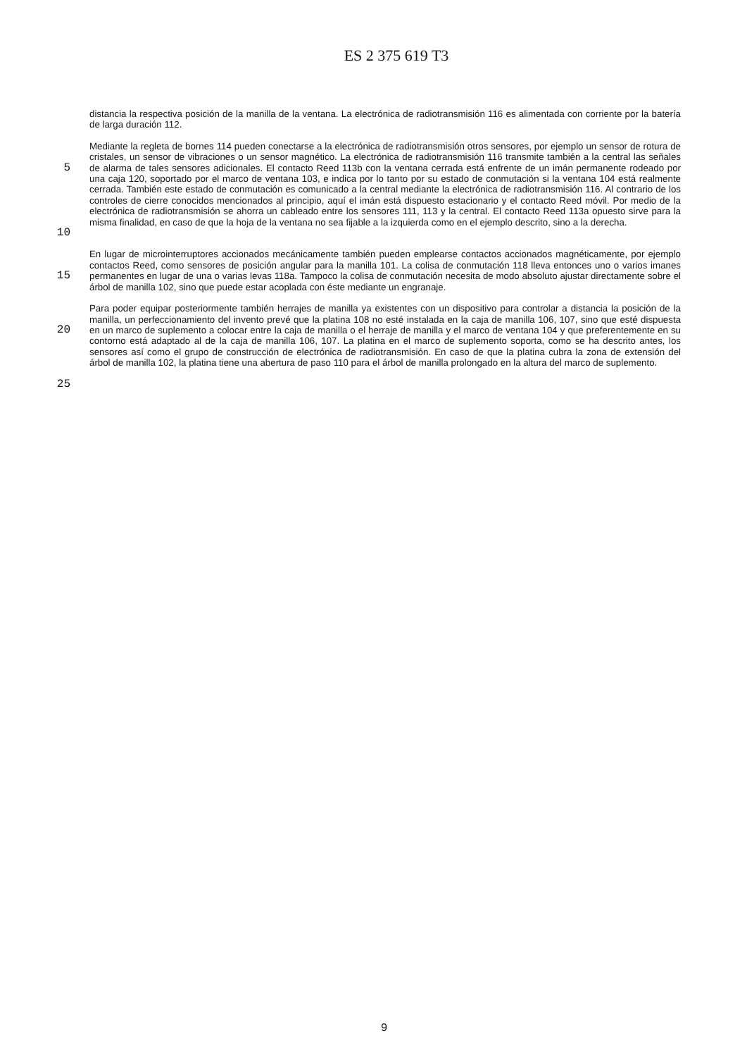ES 2 375 619 T3
distancia la respectiva posición de la manilla de la ventana. La electrónica de radiotransmisión 116 es alimentada con corriente por la batería de larga duración 112.
5
10
Mediante la regleta de bornes 114 pueden conectarse a la electrónica de radiotransmisión otros sensores, por ejemplo un sensor de rotura de cristales, un sensor de vibraciones o un sensor magnético. La electrónica de radiotransmisión 116 transmite también a la central las señales de alarma de tales sensores adicionales. El contacto Reed 113b con la ventana cerrada está enfrente de un imán permanente rodeado por una caja 120, soportado por el marco de ventana 103, e indica por lo tanto por su estado de conmutación si la ventana 104 está realmente cerrada. También este estado de conmutación es comunicado a la central mediante la electrónica de radiotransmisión 116. Al contrario de los controles de cierre conocidos mencionados al principio, aquí el imán está dispuesto estacionario y el contacto Reed móvil. Por medio de la electrónica de radiotransmisión se ahorra un cableado entre los sensores 111, 113 y la central. El contacto Reed 113a opuesto sirve para la misma finalidad, en caso de que la hoja de la ventana no sea fijable a la izquierda como en el ejemplo descrito, sino a la derecha.
15
En lugar de microinterruptores accionados mecánicamente también pueden emplearse contactos accionados magnéticamente, por ejemplo contactos Reed, como sensores de posición angular para la manilla 101. La colisa de conmutación 118 lleva entonces uno o varios imanes permanentes en lugar de una o varias levas 118a. Tampoco la colisa de conmutación necesita de modo absoluto ajustar directamente sobre el árbol de manilla 102, sino que puede estar acoplada con éste mediante un engranaje.
20
Para poder equipar posteriormente también herrajes de manilla ya existentes con un dispositivo para controlar a distancia la posición de la manilla, un perfeccionamiento del invento prevé que la platina 108 no esté instalada en la caja de manilla 106, 107, sino que esté dispuesta en un marco de suplemento a colocar entre la caja de manilla o el herraje de manilla y el marco de ventana 104 y que preferentemente en su contorno está adaptado al de la caja de manilla 106, 107. La platina en el marco de suplemento soporta, como se ha descrito antes, los sensores así como el grupo de construcción de electrónica de radiotransmisión. En caso de que la platina cubra la zona de extensión del árbol de manilla 102, la platina tiene una abertura de paso 110 para el árbol de manilla prolongado en la altura del marco de suplemento.
25
9